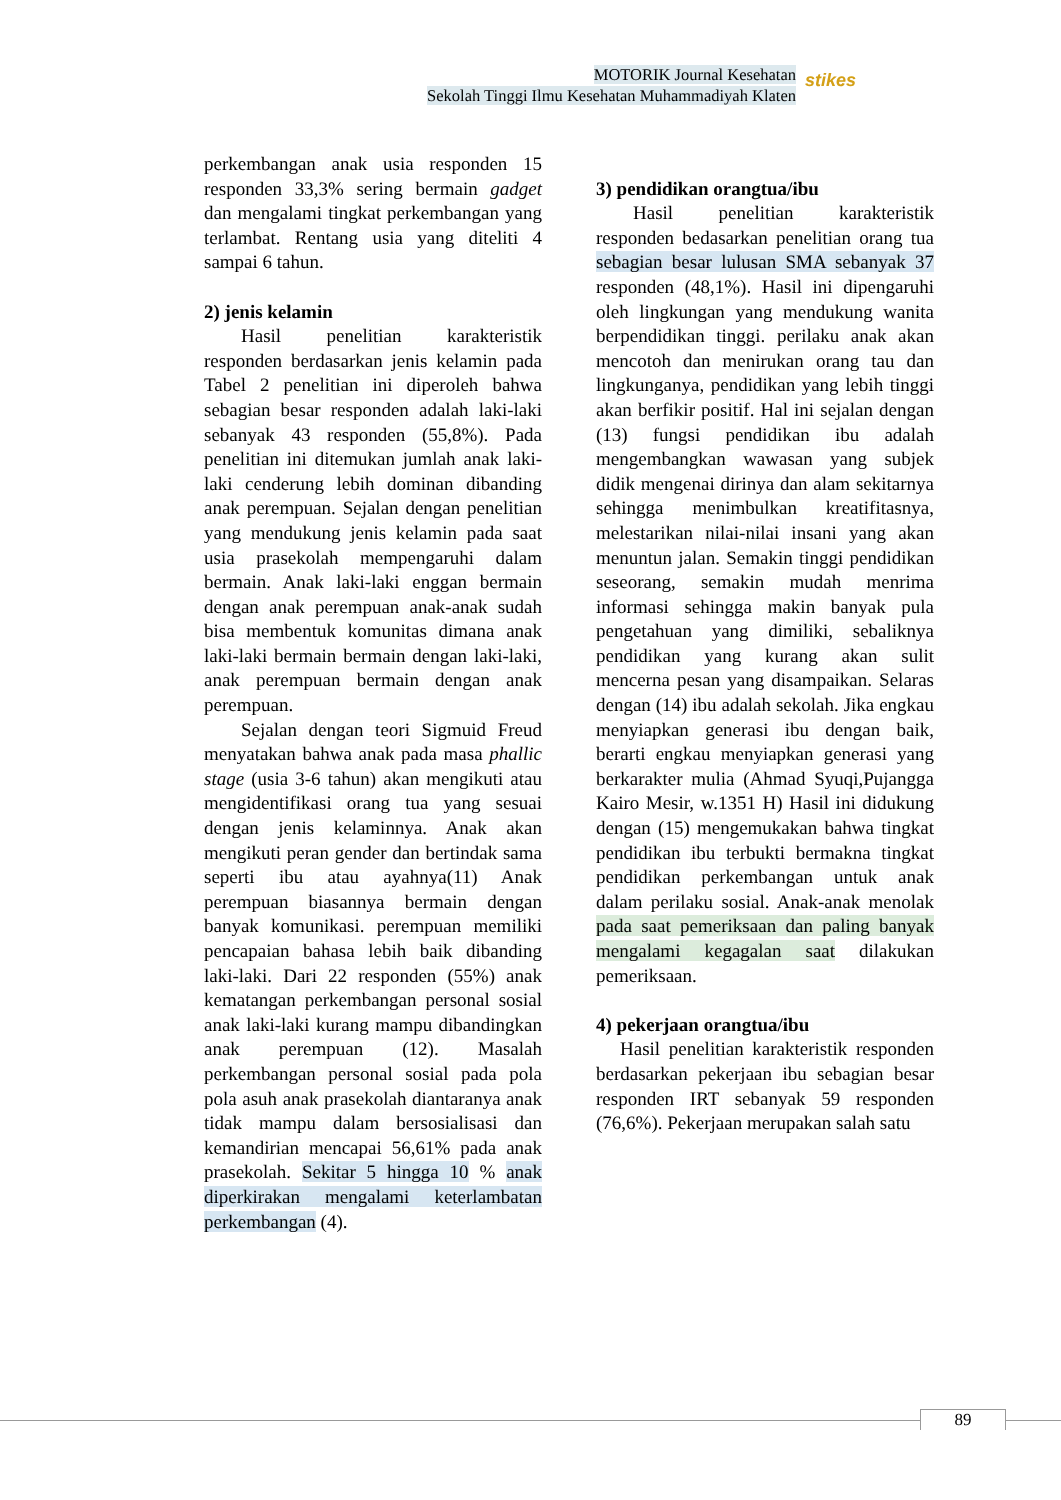MOTORIK Journal Kesehatan
Sekolah Tinggi Ilmu Kesehatan Muhammadiyah Klaten
stikes
perkembangan anak usia responden 15 responden 33,3% sering bermain gadget dan mengalami tingkat perkembangan yang terlambat. Rentang usia yang diteliti 4 sampai 6 tahun.
2) jenis kelamin
Hasil penelitian karakteristik responden berdasarkan jenis kelamin pada Tabel 2 penelitian ini diperoleh bahwa sebagian besar responden adalah laki-laki sebanyak 43 responden (55,8%). Pada penelitian ini ditemukan jumlah anak laki-laki cenderung lebih dominan dibanding anak perempuan. Sejalan dengan penelitian yang mendukung jenis kelamin pada saat usia prasekolah mempengaruhi dalam bermain. Anak laki-laki enggan bermain dengan anak perempuan anak-anak sudah bisa membentuk komunitas dimana anak laki-laki bermain bermain dengan laki-laki, anak perempuan bermain dengan anak perempuan.
Sejalan dengan teori Sigmuid Freud menyatakan bahwa anak pada masa phallic stage (usia 3-6 tahun) akan mengikuti atau mengidentifikasi orang tua yang sesuai dengan jenis kelaminnya. Anak akan mengikuti peran gender dan bertindak sama seperti ibu atau ayahnya(11) Anak perempuan biasannya bermain dengan banyak komunikasi. perempuan memiliki pencapaian bahasa lebih baik dibanding laki-laki. Dari 22 responden (55%) anak kematangan perkembangan personal sosial anak laki-laki kurang mampu dibandingkan anak perempuan (12). Masalah perkembangan personal sosial pada pola pola asuh anak prasekolah diantaranya anak tidak mampu dalam bersosialisasi dan kemandirian mencapai 56,61% pada anak prasekolah. Sekitar 5 hingga 10 % anak diperkirakan mengalami keterlambatan perkembangan (4).
3) pendidikan orangtua/ibu
Hasil penelitian karakteristik responden bedasarkan penelitian orang tua sebagian besar lulusan SMA sebanyak 37 responden (48,1%). Hasil ini dipengaruhi oleh lingkungan yang mendukung wanita berpendidikan tinggi. perilaku anak akan mencotoh dan menirukan orang tau dan lingkunganya, pendidikan yang lebih tinggi akan berfikir positif. Hal ini sejalan dengan (13) fungsi pendidikan ibu adalah mengembangkan wawasan yang subjek didik mengenai dirinya dan alam sekitarnya sehingga menimbulkan kreatifitasnya, melestarikan nilai-nilai insani yang akan menuntun jalan. Semakin tinggi pendidikan seseorang, semakin mudah menrima informasi sehingga makin banyak pula pengetahuan yang dimiliki, sebaliknya pendidikan yang kurang akan sulit mencerna pesan yang disampaikan. Selaras dengan (14) ibu adalah sekolah. Jika engkau menyiapkan generasi ibu dengan baik, berarti engkau menyiapkan generasi yang berkarakter mulia (Ahmad Syuqi,Pujangga Kairo Mesir, w.1351 H) Hasil ini didukung dengan (15) mengemukakan bahwa tingkat pendidikan ibu terbukti bermakna tingkat pendidikan perkembangan untuk anak dalam perilaku sosial. Anak-anak menolak pada saat pemeriksaan dan paling banyak mengalami kegagalan saat dilakukan pemeriksaan.
4) pekerjaan orangtua/ibu
Hasil penelitian karakteristik responden berdasarkan pekerjaan ibu sebagian besar responden IRT sebanyak 59 responden (76,6%). Pekerjaan merupakan salah satu
89